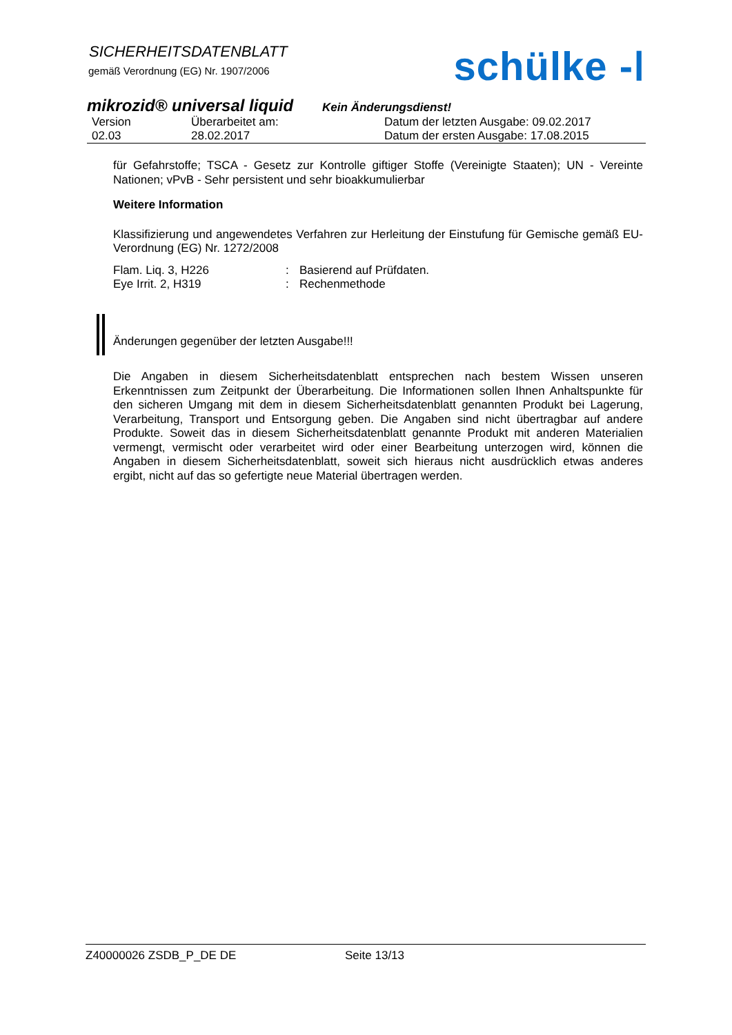SICHERHEITSDATENBLATT
gemäß Verordnung (EG) Nr. 1907/2006
schülke -ᛁ
mikrozid® universal liquid Kein Änderungsdienst!
Version
02.03
Überarbeitet am:
28.02.2017
Datum der letzten Ausgabe: 09.02.2017
Datum der ersten Ausgabe: 17.08.2015
für Gefahrstoffe; TSCA - Gesetz zur Kontrolle giftiger Stoffe (Vereinigte Staaten); UN - Vereinte Nationen; vPvB - Sehr persistent und sehr bioakkumulierbar
Weitere Information
Klassifizierung und angewendetes Verfahren zur Herleitung der Einstufung für Gemische gemäß EU- Verordnung (EG) Nr. 1272/2008
Flam. Liq. 3, H226: Basierend auf Prüfdaten.
Eye Irrit. 2, H319: Rechenmethode
Änderungen gegenüber der letzten Ausgabe!!!
Die Angaben in diesem Sicherheitsdatenblatt entsprechen nach bestem Wissen unseren Erkenntnissen zum Zeitpunkt der Überarbeitung. Die Informationen sollen Ihnen Anhaltspunkte für den sicheren Umgang mit dem in diesem Sicherheitsdatenblatt genannten Produkt bei Lagerung, Verarbeitung, Transport und Entsorgung geben. Die Angaben sind nicht übertragbar auf andere Produkte. Soweit das in diesem Sicherheitsdatenblatt genannte Produkt mit anderen Materialien vermengt, vermischt oder verarbeitet wird oder einer Bearbeitung unterzogen wird, können die Angaben in diesem Sicherheitsdatenblatt, soweit sich hieraus nicht ausdrücklich etwas anderes ergibt, nicht auf das so gefertigte neue Material übertragen werden.
Z40000026 ZSDB_P_DE DE Seite 13/13